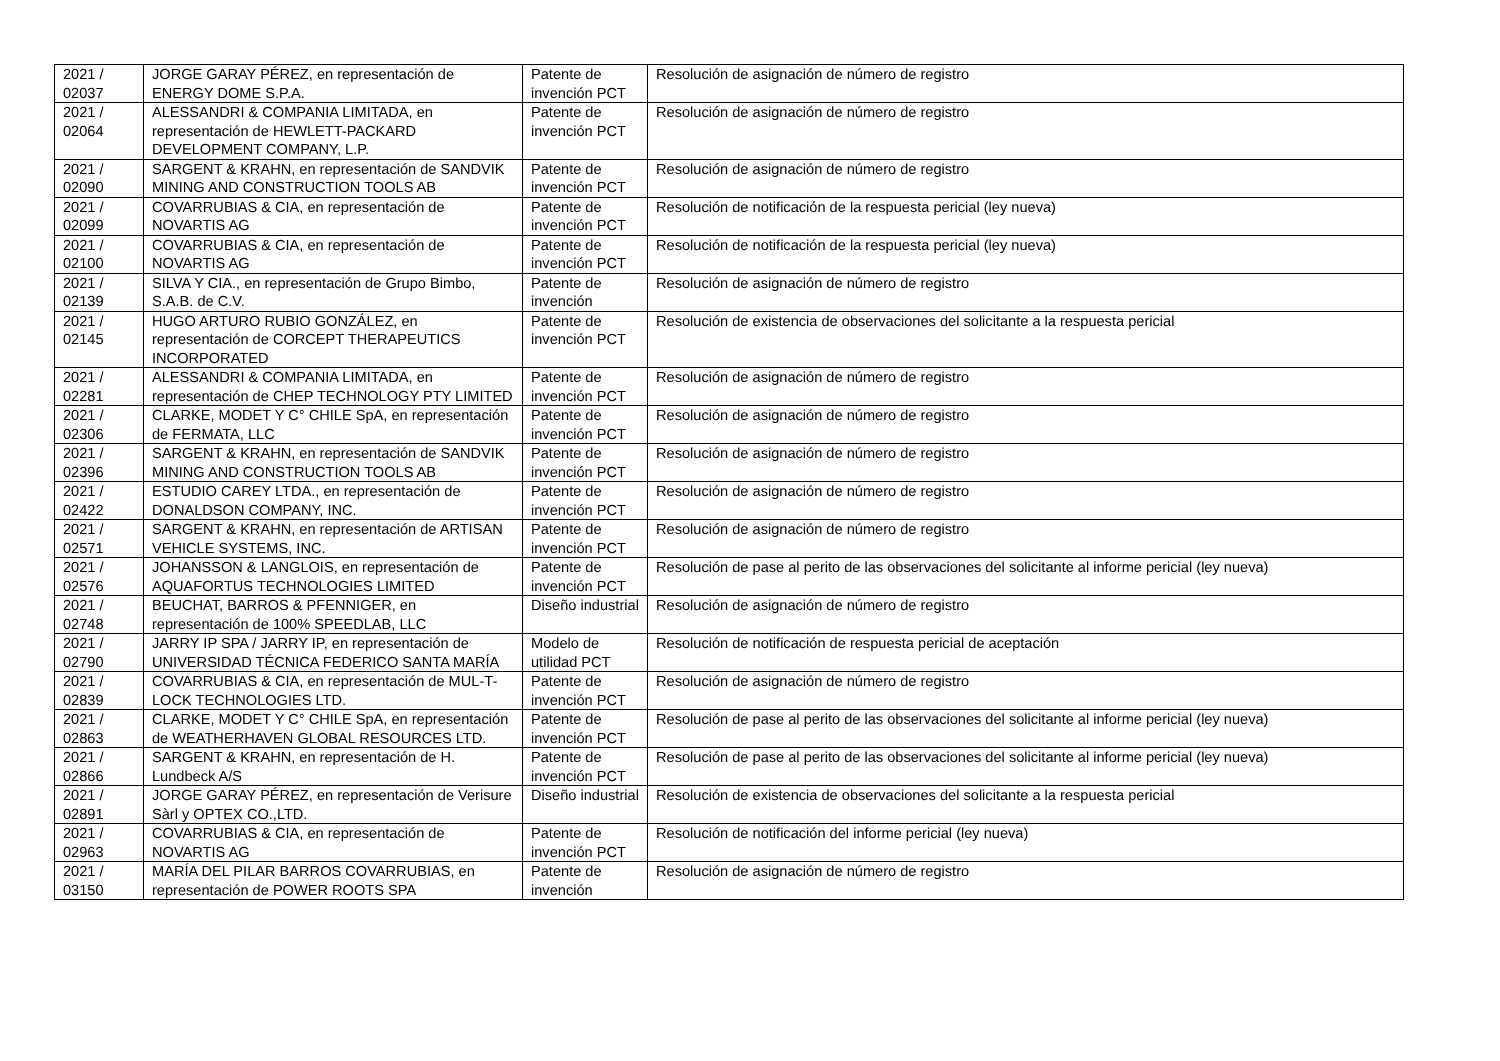| 2021 / 02037 | JORGE GARAY PÉREZ, en representación de ENERGY DOME S.P.A. | Patente de invención PCT | Resolución de asignación de número de registro |
| 2021 / 02064 | ALESSANDRI & COMPANIA LIMITADA, en representación de HEWLETT-PACKARD DEVELOPMENT COMPANY, L.P. | Patente de invención PCT | Resolución de asignación de número de registro |
| 2021 / 02090 | SARGENT & KRAHN, en representación de SANDVIK MINING AND CONSTRUCTION TOOLS AB | Patente de invención PCT | Resolución de asignación de número de registro |
| 2021 / 02099 | COVARRUBIAS & CIA, en representación de NOVARTIS AG | Patente de invención PCT | Resolución de notificación de la respuesta pericial (ley nueva) |
| 2021 / 02100 | COVARRUBIAS & CIA, en representación de NOVARTIS AG | Patente de invención PCT | Resolución de notificación de la respuesta pericial (ley nueva) |
| 2021 / 02139 | SILVA Y CIA., en representación de Grupo Bimbo, S.A.B. de C.V. | Patente de invención | Resolución de asignación de número de registro |
| 2021 / 02145 | HUGO ARTURO RUBIO GONZÁLEZ, en representación de CORCEPT THERAPEUTICS INCORPORATED | Patente de invención PCT | Resolución de existencia de observaciones del solicitante a la respuesta pericial |
| 2021 / 02281 | ALESSANDRI & COMPANIA LIMITADA, en representación de CHEP TECHNOLOGY PTY LIMITED | Patente de invención PCT | Resolución de asignación de número de registro |
| 2021 / 02306 | CLARKE, MODET Y C° CHILE SpA, en representación de FERMATA, LLC | Patente de invención PCT | Resolución de asignación de número de registro |
| 2021 / 02396 | SARGENT & KRAHN, en representación de SANDVIK MINING AND CONSTRUCTION TOOLS AB | Patente de invención PCT | Resolución de asignación de número de registro |
| 2021 / 02422 | ESTUDIO CAREY LTDA., en representación de DONALDSON COMPANY, INC. | Patente de invención PCT | Resolución de asignación de número de registro |
| 2021 / 02571 | SARGENT & KRAHN, en representación de ARTISAN VEHICLE SYSTEMS, INC. | Patente de invención PCT | Resolución de asignación de número de registro |
| 2021 / 02576 | JOHANSSON & LANGLOIS, en representación de AQUAFORTUS TECHNOLOGIES LIMITED | Patente de invención PCT | Resolución de pase al perito de las observaciones del solicitante al informe pericial (ley nueva) |
| 2021 / 02748 | BEUCHAT, BARROS & PFENNIGER, en representación de 100% SPEEDLAB, LLC | Diseño industrial | Resolución de asignación de número de registro |
| 2021 / 02790 | JARRY IP SPA / JARRY IP, en representación de UNIVERSIDAD TÉCNICA FEDERICO SANTA MARÍA | Modelo de utilidad PCT | Resolución de notificación de respuesta pericial de aceptación |
| 2021 / 02839 | COVARRUBIAS & CIA, en representación de MUL-T-LOCK TECHNOLOGIES LTD. | Patente de invención PCT | Resolución de asignación de número de registro |
| 2021 / 02863 | CLARKE, MODET Y C° CHILE SpA, en representación de WEATHERHAVEN GLOBAL RESOURCES LTD. | Patente de invención PCT | Resolución de pase al perito de las observaciones del solicitante al informe pericial (ley nueva) |
| 2021 / 02866 | SARGENT & KRAHN, en representación de H. Lundbeck A/S | Patente de invención PCT | Resolución de pase al perito de las observaciones del solicitante al informe pericial (ley nueva) |
| 2021 / 02891 | JORGE GARAY PÉREZ, en representación de Verisure Sàrl y OPTEX CO.,LTD. | Diseño industrial | Resolución de existencia de observaciones del solicitante a la respuesta pericial |
| 2021 / 02963 | COVARRUBIAS & CIA, en representación de NOVARTIS AG | Patente de invención PCT | Resolución de notificación del informe pericial (ley nueva) |
| 2021 / 03150 | MARÍA DEL PILAR BARROS COVARRUBIAS, en representación de POWER ROOTS SPA | Patente de invención | Resolución de asignación de número de registro |